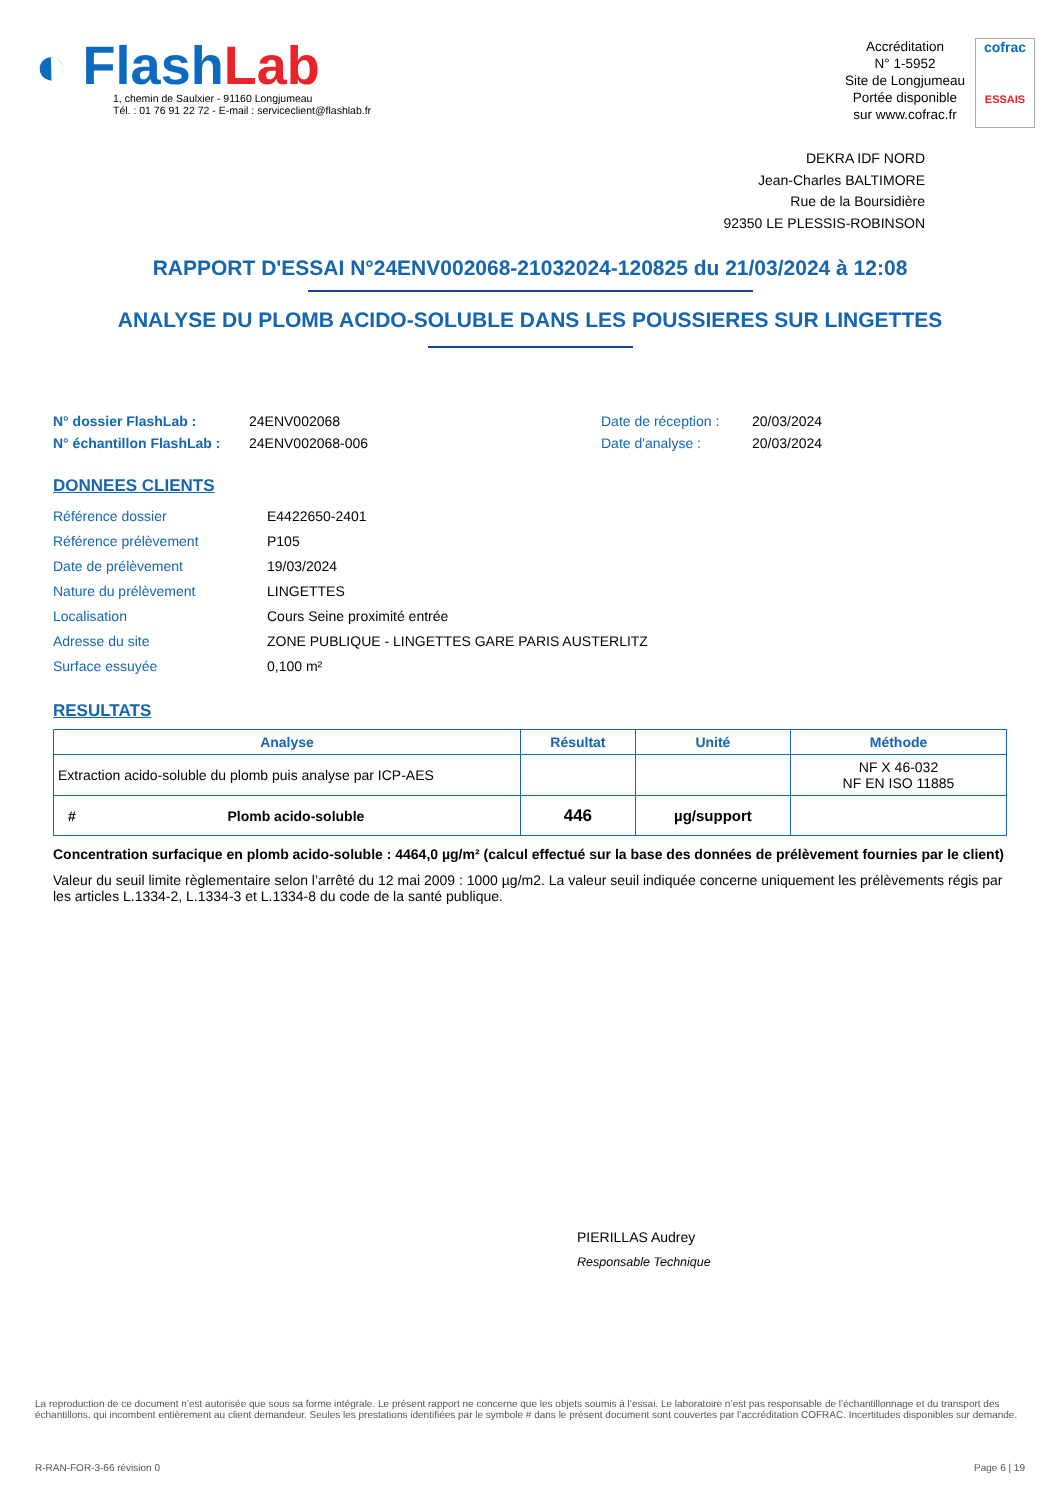◐ FlashLab
1, chemin de Saulxier - 91160 Longjumeau
Tél. : 01 76 91 22 72 - E-mail : serviceclient@flashlab.fr
Accréditation
N° 1-5952
Site de Longjumeau
Portée disponible
sur www.cofrac.fr
cofrac
ESSAIS
DEKRA IDF NORD
Jean-Charles BALTIMORE
Rue de la Boursidière
92350 LE PLESSIS-ROBINSON
RAPPORT D'ESSAI N°24ENV002068-21032024-120825 du 21/03/2024 à 12:08
ANALYSE DU PLOMB ACIDO-SOLUBLE DANS LES POUSSIERES SUR LINGETTES
N° dossier FlashLab : 24ENV002068 Date de réception : 20/03/2024 N° échantillon FlashLab : 24ENV002068-006 Date d'analyse : 20/03/2024
DONNEES CLIENTS
Référence dossier E4422650-2401 Référence prélèvement P105 Date de prélèvement 19/03/2024 Nature du prélèvement LINGETTES Localisation Cours Seine proximité entrée Adresse du site ZONE PUBLIQUE - LINGETTES GARE PARIS AUSTERLITZ Surface essuyée 0,100 m²
RESULTATS
| Analyse | Résultat | Unité | Méthode |
| --- | --- | --- | --- |
| Extraction acido-soluble du plomb puis analyse par ICP-AES | | | NF X 46-032 NF EN ISO 11885 |
| # Plomb acido-soluble | 446 | µg/support | |
Concentration surfacique en plomb acido-soluble : 4464,0 µg/m² (calcul effectué sur la base des données de prélèvement fournies par le client)
Valeur du seuil limite règlementaire selon l’arrêté du 12 mai 2009 : 1000 µg/m2. La valeur seuil indiquée concerne uniquement les prélèvements régis par les articles L.1334-2, L.1334-3 et L.1334-8 du code de la santé publique.
PIERILLAS Audrey
Responsable Technique
La reproduction de ce document n’est autorisée que sous sa forme intégrale. Le présent rapport ne concerne que les objets soumis à l’essai. Le laboratoire n’est pas responsable de l’échantillonnage et du transport des échantillons, qui incombent entièrement au client demandeur. Seules les prestations identifiées par le symbole # dans le présent document sont couvertes par l’accréditation COFRAC. Incertitudes disponibles sur demande.
R-RAN-FOR-3-66 révision 0 Page 6 | 19